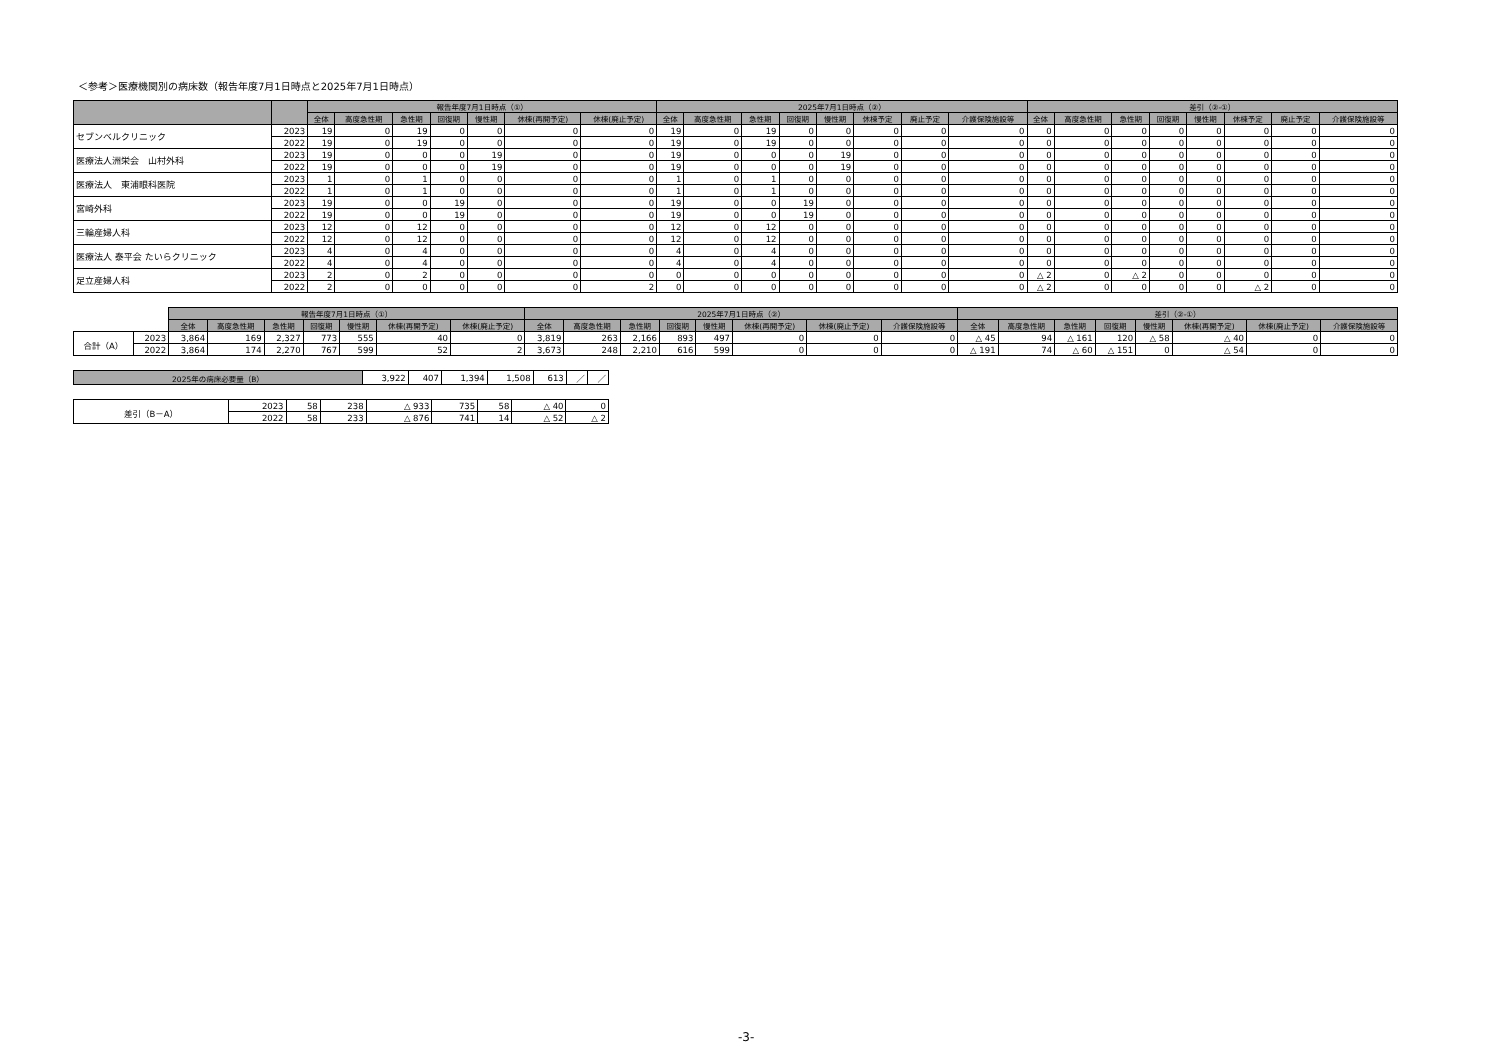＜参考＞医療機関別の病床数（報告年度7月1日時点と2025年7月1日時点）
| | | 報告年度7月1日時点（①） | | | | | | | 2025年7月1日時点（②） | | | | | | | | 差引（②-①） | | | | | | | |
| --- | --- | --- | --- | --- | --- | --- | --- | --- | --- | --- | --- | --- | --- | --- | --- | --- | --- | --- | --- | --- | --- | --- | --- | --- |
| | | 全体 | 高度急性期 | 急性期 | 回復期 | 慢性期 | 休棟(再開予定) | 休棟(廃止予定) | 全体 | 高度急性期 | 急性期 | 回復期 | 慢性期 | 休棟予定 | 廃止予定 | 介護保険施設等 | 全体 | 高度急性期 | 急性期 | 回復期 | 慢性期 | 休棟予定 | 廃止予定 | 介護保険施設等 |
| セブンベルクリニック | 2023 | 19 | 0 | 19 | 0 | 0 | 0 | 0 | 19 | 0 | 19 | 0 | 0 | 0 | 0 | 0 | 0 | 0 | 0 | 0 | 0 | 0 | 0 | 0 |
| | 2022 | 19 | 0 | 19 | 0 | 0 | 0 | 0 | 19 | 0 | 19 | 0 | 0 | 0 | 0 | 0 | 0 | 0 | 0 | 0 | 0 | 0 | 0 | 0 |
| 医療法人洲栄会 山村外科 | 2023 | 19 | 0 | 0 | 0 | 19 | 0 | 0 | 19 | 0 | 0 | 0 | 19 | 0 | 0 | 0 | 0 | 0 | 0 | 0 | 0 | 0 | 0 | 0 |
| | 2022 | 19 | 0 | 0 | 0 | 19 | 0 | 0 | 19 | 0 | 0 | 0 | 19 | 0 | 0 | 0 | 0 | 0 | 0 | 0 | 0 | 0 | 0 | 0 |
| 医療法人 東浦眼科医院 | 2023 | 1 | 0 | 1 | 0 | 0 | 0 | 0 | 1 | 0 | 1 | 0 | 0 | 0 | 0 | 0 | 0 | 0 | 0 | 0 | 0 | 0 | 0 | 0 |
| | 2022 | 1 | 0 | 1 | 0 | 0 | 0 | 0 | 1 | 0 | 1 | 0 | 0 | 0 | 0 | 0 | 0 | 0 | 0 | 0 | 0 | 0 | 0 | 0 |
| 宮崎外科 | 2023 | 19 | 0 | 0 | 19 | 0 | 0 | 0 | 19 | 0 | 0 | 19 | 0 | 0 | 0 | 0 | 0 | 0 | 0 | 0 | 0 | 0 | 0 | 0 |
| | 2022 | 19 | 0 | 0 | 19 | 0 | 0 | 0 | 19 | 0 | 0 | 19 | 0 | 0 | 0 | 0 | 0 | 0 | 0 | 0 | 0 | 0 | 0 | 0 |
| 三輪産婦人科 | 2023 | 12 | 0 | 12 | 0 | 0 | 0 | 0 | 12 | 0 | 12 | 0 | 0 | 0 | 0 | 0 | 0 | 0 | 0 | 0 | 0 | 0 | 0 | 0 |
| | 2022 | 12 | 0 | 12 | 0 | 0 | 0 | 0 | 12 | 0 | 12 | 0 | 0 | 0 | 0 | 0 | 0 | 0 | 0 | 0 | 0 | 0 | 0 | 0 |
| 医療法人 泰平会 たいらクリニック | 2023 | 4 | 0 | 4 | 0 | 0 | 0 | 0 | 4 | 0 | 4 | 0 | 0 | 0 | 0 | 0 | 0 | 0 | 0 | 0 | 0 | 0 | 0 | 0 |
| | 2022 | 4 | 0 | 4 | 0 | 0 | 0 | 0 | 4 | 0 | 4 | 0 | 0 | 0 | 0 | 0 | 0 | 0 | 0 | 0 | 0 | 0 | 0 | 0 |
| 足立産婦人科 | 2023 | 2 | 0 | 2 | 0 | 0 | 0 | 0 | 0 | 0 | 0 | 0 | 0 | 0 | 0 | 0 | △ 2 | 0 | △ 2 | 0 | 0 | 0 | 0 | 0 |
| | 2022 | 2 | 0 | 0 | 0 | 0 | 0 | 2 | 0 | 0 | 0 | 0 | 0 | 0 | 0 | 0 | △ 2 | 0 | 0 | 0 | 0 | △ 2 | 0 | 0 |
| | | 報告年度7月1日時点（①） | | | | | | | 2025年7月1日時点（②） | | | | | | | | 差引（②-①） | | | | | | | |
| --- | --- | --- | --- | --- | --- | --- | --- | --- | --- | --- | --- | --- | --- | --- | --- | --- | --- | --- | --- | --- | --- | --- | --- | --- |
| | | 全体 | 高度急性期 | 急性期 | 回復期 | 慢性期 | 休棟(再開予定) | 休棟(廃止予定) | 全体 | 高度急性期 | 急性期 | 回復期 | 慢性期 | 休棟(再開予定) | 休棟(廃止予定) | 介護保険施設等 | 全体 | 高度急性期 | 急性期 | 回復期 | 慢性期 | 休棟(再開予定) | 休棟(廃止予定) | 介護保険施設等 |
| 合計（A） | 2023 | 3,864 | 169 | 2,327 | 773 | 555 | 40 | 0 | 3,819 | 263 | 2,166 | 893 | 497 | 0 | 0 | 0 | △ 45 | 94 | △ 161 | 120 | △ 58 | △ 40 | 0 | 0 |
| | 2022 | 3,864 | 174 | 2,270 | 767 | 599 | 52 | 2 | 3,673 | 248 | 2,210 | 616 | 599 | 0 | 0 | 0 | △ 191 | 74 | △ 60 | △ 151 | 0 | △ 54 | 0 | 0 |
| 2025年の病床必要量（B） | 3,922 | 407 | 1,394 | 1,508 | 613 | ／ | ／ |
| 差引（B－A） | 2023 | 58 | 238 | △ 933 | 735 | 58 | △ 40 | 0 |
| | 2022 | 58 | 233 | △ 876 | 741 | 14 | △ 52 | △ 2 |
-3-